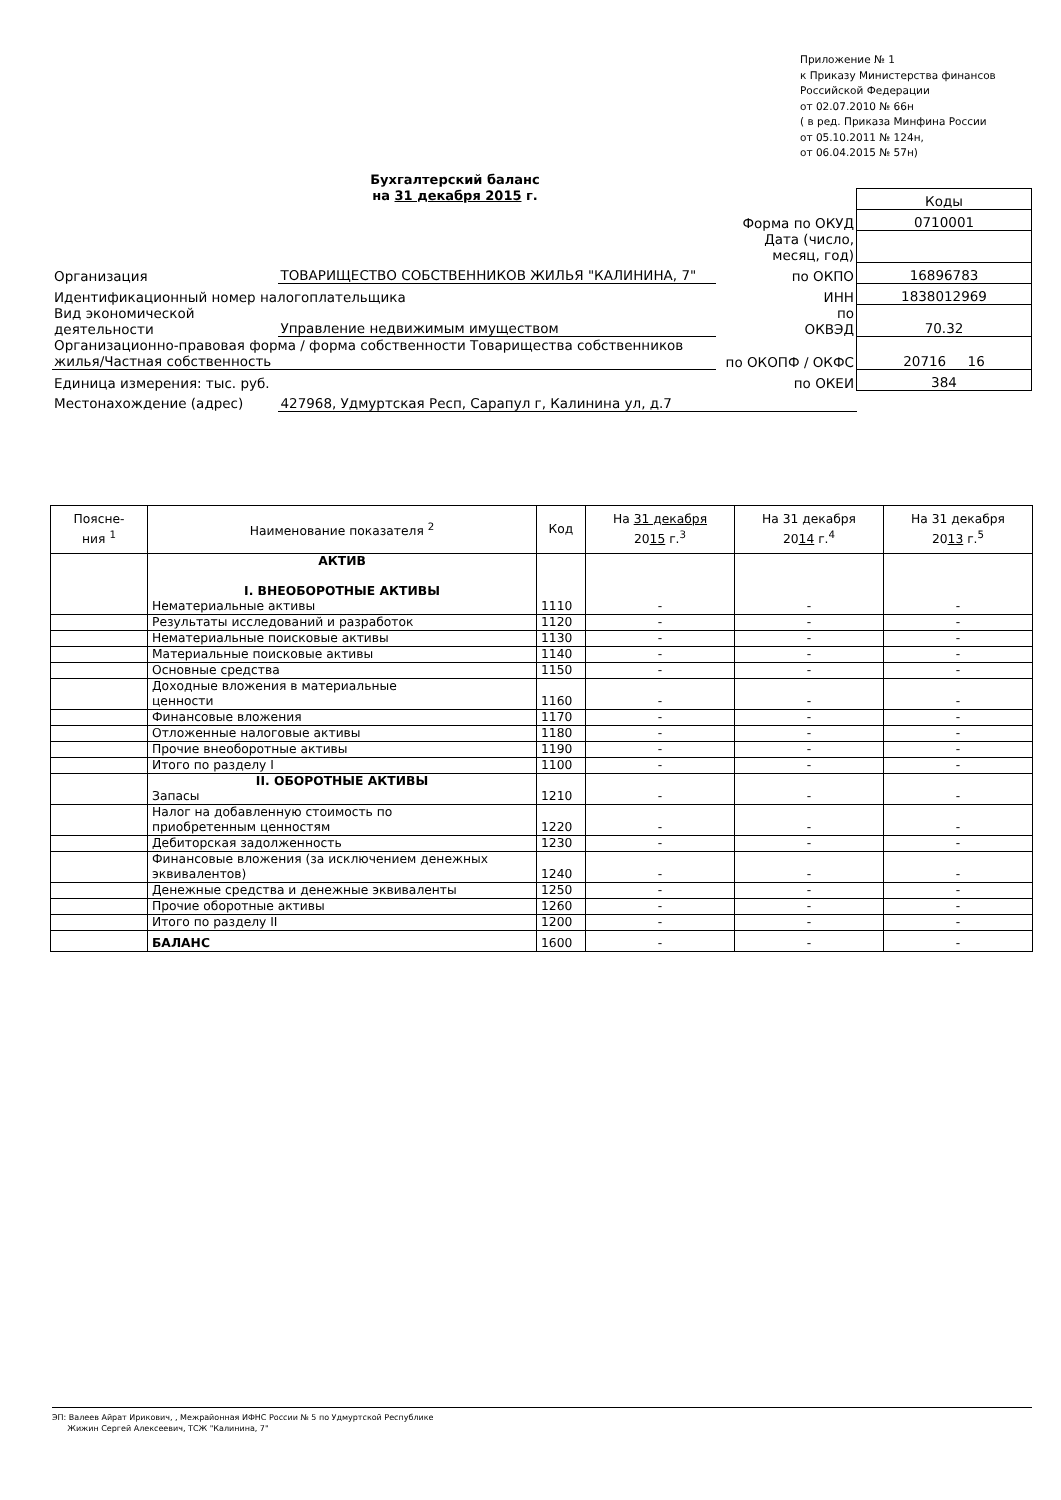Приложение № 1
к Приказу Министерства финансов
Российской Федерации
от 02.07.2010 № 66н
( в ред. Приказа Минфина России
от 05.10.2011 № 124н,
от 06.04.2015 № 57н)
Бухгалтерский баланс
на 31 декабря 2015 г.
| | | | Коды |
| | | Форма по ОКУД | 0710001 |
| | | Дата (число, месяц, год) | |
| Организация | ТОВАРИЩЕСТВО СОБСТВЕННИКОВ ЖИЛЬЯ "КАЛИНИНА, 7" | по ОКПО | 16896783 |
| Идентификационный номер налогоплательщика | | ИНН | 1838012969 |
| Вид экономической деятельности | Управление недвижимым имуществом | по ОКВЭД | 70.32 |
| Организационно-правовая форма / форма собственности Товарищества собственников жилья/Частная собственность | | по ОКОПФ / ОКФС | 20716 16 |
| Единица измерения: тыс. руб. | | по ОКЕИ | 384 |
| Местонахождение (адрес) | 427968, Удмуртская Респ, Сарапул г, Калинина ул, д.7 | | |
| Поясне- ния <sup>1</sup> | Наименование показателя <sup>2</sup> | Код | На 31 декабря 20 15 г.<sup>3</sup> | На 31 декабря 20 14 г.<sup>4</sup> | На 31 декабря 20 13 г.<sup>5</sup> |
| --- | --- | --- | --- | --- | --- |
| | АКТИВ I. ВНЕОБОРОТНЫЕ АКТИВЫ Нематериальные активы | 1110 | - | - | - |
| | Результаты исследований и разработок | 1120 | - | - | - |
| | Нематериальные поисковые активы | 1130 | - | - | - |
| | Материальные поисковые активы | 1140 | - | - | - |
| | Основные средства | 1150 | - | - | - |
| | Доходные вложения в материальные ценности | 1160 | - | - | - |
| | Финансовые вложения | 1170 | - | - | - |
| | Отложенные налоговые активы | 1180 | - | - | - |
| | Прочие внеоборотные активы | 1190 | - | - | - |
| | Итого по разделу I | 1100 | - | - | - |
| | II. ОБОРОТНЫЕ АКТИВЫ Запасы | 1210 | - | - | - |
| | Налог на добавленную стоимость по приобретенным ценностям | 1220 | - | - | - |
| | Дебиторская задолженность | 1230 | - | - | - |
| | Финансовые вложения (за исключением денежных эквивалентов) | 1240 | - | - | - |
| | Денежные средства и денежные эквиваленты | 1250 | - | - | - |
| | Прочие оборотные активы | 1260 | - | - | - |
| | Итого по разделу II | 1200 | - | - | - |
| | БАЛАНС | 1600 | - | - | - |
ЭП: Валеев Айрат Ирикович, , Межрайонная ИФНС России № 5 по Удмуртской Республике
Жижин Сергей Алексеевич, ТСЖ "Калинина, 7"